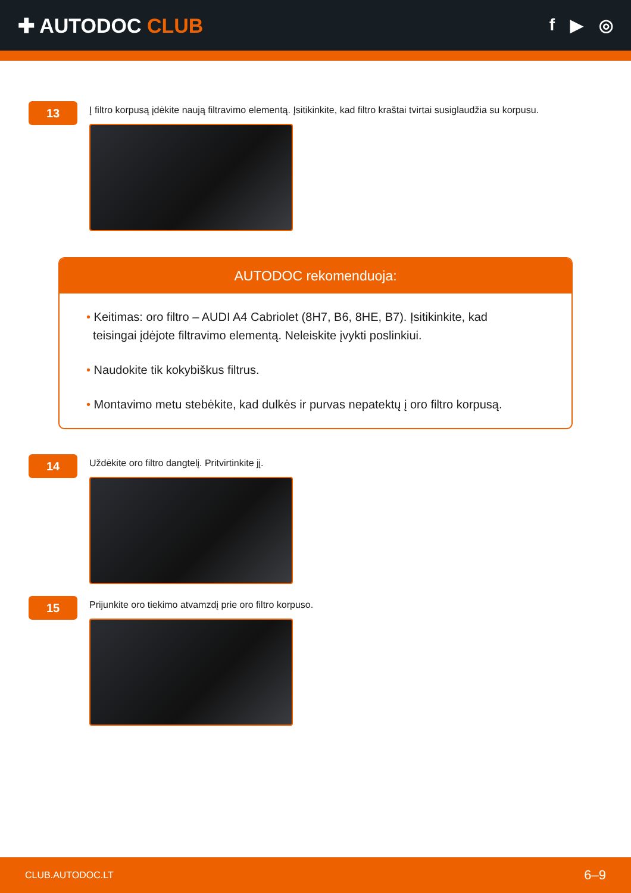✚ AUTODOC CLUB
f ▶ ◎
13
Į filtro korpusą įdėkite naują filtravimo elementą. Įsitikinkite, kad filtro kraštai tvirtai susiglaudžia su korpusu.
AUTODOC rekomenduoja:
• Keitimas: oro filtro – AUDI A4 Cabriolet (8H7, B6, 8HE, B7). Įsitikinkite, kad
teisingai įdėjote filtravimo elementą. Neleiskite įvykti poslinkiui.
• Naudokite tik kokybiškus filtrus.
• Montavimo metu stebėkite, kad dulkės ir purvas nepatektų į oro filtro korpusą.
14
Uždėkite oro filtro dangtelį. Pritvirtinkite jį.
15
Prijunkite oro tiekimo atvamzdį prie oro filtro korpuso.
CLUB.AUTODOC.LT 6–9